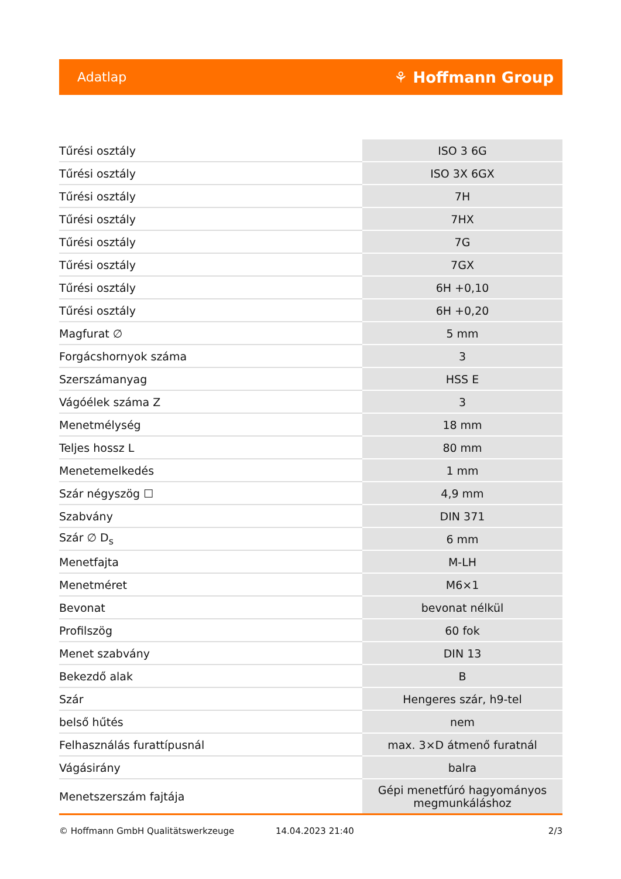Adatlap ⚘ Hoffmann Group
| Tűrési osztály | ISO 3 6G |
| Tűrési osztály | ISO 3X 6GX |
| Tűrési osztály | 7H |
| Tűrési osztály | 7HX |
| Tűrési osztály | 7G |
| Tűrési osztály | 7GX |
| Tűrési osztály | 6H +0,10 |
| Tűrési osztály | 6H +0,20 |
| Magfurat ∅ | 5 mm |
| Forgácshornyok száma | 3 |
| Szerszámanyag | HSS E |
| Vágóélek száma Z | 3 |
| Menetmélység | 18 mm |
| Teljes hossz L | 80 mm |
| Menetemelkedés | 1 mm |
| Szár négyszög ☐ | 4,9 mm |
| Szabvány | DIN 371 |
| Szár ∅ D<sub>s</sub> | 6 mm |
| Menetfajta | M-LH |
| Menetméret | M6×1 |
| Bevonat | bevonat nélkül |
| Profilszög | 60 fok |
| Menet szabvány | DIN 13 |
| Bekezdő alak | B |
| Szár | Hengeres szár, h9-tel |
| belső hűtés | nem |
| Felhasználás furattípusnál | max. 3×D átmenő furatnál |
| Vágásirány | balra |
| Menetszerszám fajtája | Gépi menetfúró hagyományos megmunkáláshoz |
© Hoffmann GmbH Qualitätswerkzeuge 14.04.2023 21:40 2/3